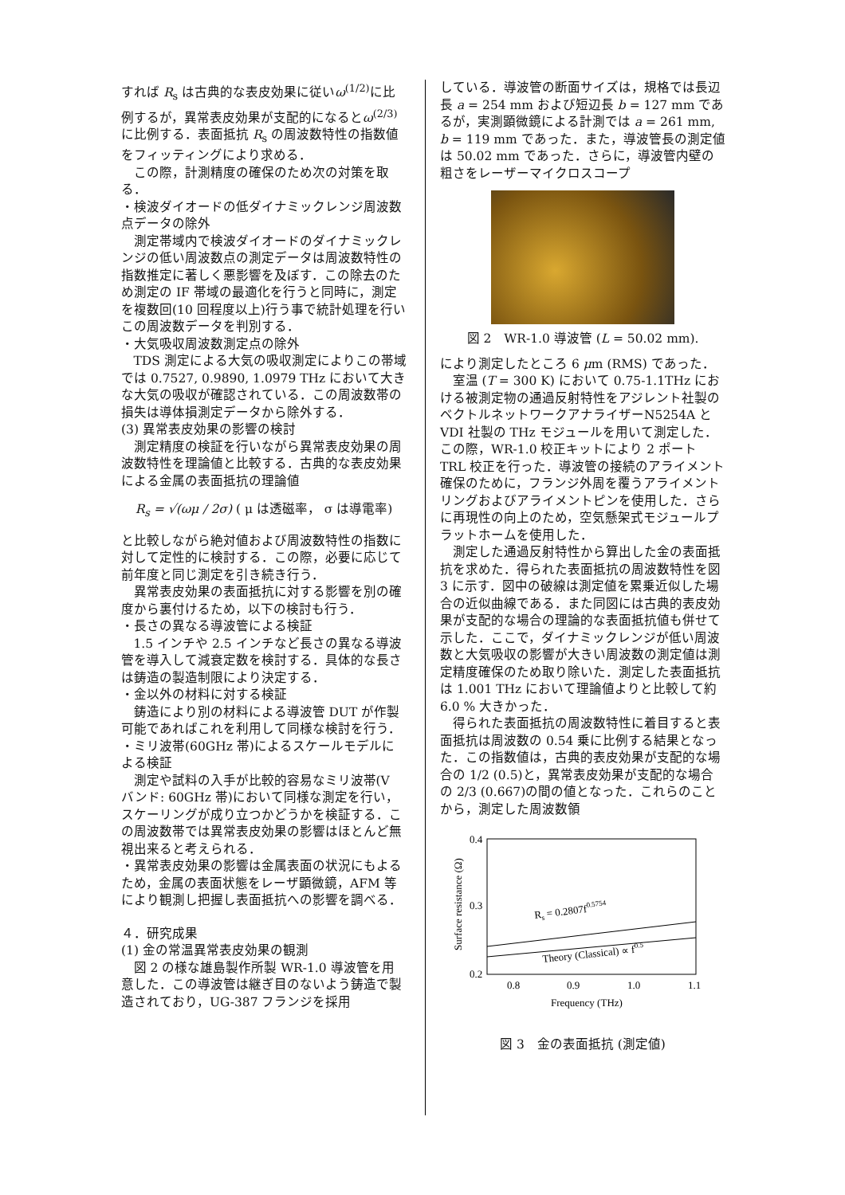すれば R<sub>s</sub> は古典的な表皮効果に従いω<sup>(1/2)</sup>に比例するが，異常表皮効果が支配的になるとω<sup>(2/3)</sup>に比例する．表面抵抗 R<sub>s</sub> の周波数特性の指数値をフィッティングにより求める．
この際，計測精度の確保のため次の対策を取る．
・検波ダイオードの低ダイナミックレンジ周波数点データの除外
測定帯域内で検波ダイオードのダイナミックレンジの低い周波数点の測定データは周波数特性の指数推定に著しく悪影響を及ぼす．この除去のため測定の IF 帯域の最適化を行うと同時に，測定を複数回(10 回程度以上)行う事で統計処理を行いこの周波数データを判別する．
・大気吸収周波数測定点の除外
TDS 測定による大気の吸収測定によりこの帯域では 0.7527, 0.9890, 1.0979 THz において大きな大気の吸収が確認されている．この周波数帯の損失は導体損測定データから除外する．
(3) 異常表皮効果の影響の検討
測定精度の検証を行いながら異常表皮効果の周波数特性を理論値と比較する．古典的な表皮効果による金属の表面抵抗の理論値
R<sub>s</sub> = √(ωμ / 2σ) ( μ は透磁率， σ は導電率)
と比較しながら絶対値および周波数特性の指数に対して定性的に検討する．この際，必要に応じて前年度と同じ測定を引き続き行う．
異常表皮効果の表面抵抗に対する影響を別の確度から裏付けるため，以下の検討も行う．
・長さの異なる導波管による検証
1.5 インチや 2.5 インチなど長さの異なる導波管を導入して減衰定数を検討する．具体的な長さは鋳造の製造制限により決定する．
・金以外の材料に対する検証
鋳造により別の材料による導波管 DUT が作製可能であればこれを利用して同様な検討を行う．
・ミリ波帯(60GHz 帯)によるスケールモデルによる検証
測定や試料の入手が比較的容易なミリ波帯(V バンド: 60GHz 帯)において同様な測定を行い，スケーリングが成り立つかどうかを検証する．この周波数帯では異常表皮効果の影響はほとんど無視出来ると考えられる．
・異常表皮効果の影響は金属表面の状況にもよるため，金属の表面状態をレーザ顕微鏡，AFM 等により観測し把握し表面抵抗への影響を調べる．
４．研究成果
(1) 金の常温異常表皮効果の観測
図 2 の様な雄島製作所製 WR-1.0 導波管を用意した．この導波管は継ぎ目のないよう鋳造で製造されており，UG-387 フランジを採用
している．導波管の断面サイズは，規格では長辺長 a = 254 mm および短辺長 b = 127 mm であるが，実測顕微鏡による計測では a = 261 mm, b = 119 mm であった．また，導波管長の測定値は 50.02 mm であった．さらに，導波管内壁の粗さをレーザーマイクロスコープ
図 2　WR-1.0 導波管 (L = 50.02 mm).
により測定したところ 6 μm (RMS) であった．
室温 (T = 300 K) において 0.75-1.1THz における被測定物の通過反射特性をアジレント社製のベクトルネットワークアナライザーN5254A と VDI 社製の THz モジュールを用いて測定した．この際，WR-1.0 校正キットにより 2 ポート TRL 校正を行った．導波管の接続のアライメント確保のために，フランジ外周を覆うアライメントリングおよびアライメントピンを使用した．さらに再現性の向上のため，空気懸架式モジュールプラットホームを使用した．
測定した通過反射特性から算出した金の表面抵抗を求めた．得られた表面抵抗の周波数特性を図 3 に示す．図中の破線は測定値を累乗近似した場合の近似曲線である．また同図には古典的表皮効果が支配的な場合の理論的な表面抵抗値も併せて示した．ここで，ダイナミックレンジが低い周波数と大気吸収の影響が大きい周波数の測定値は測定精度確保のため取り除いた．測定した表面抵抗は 1.001 THz において理論値よりと比較して約 6.0 % 大きかった．
得られた表面抵抗の周波数特性に着目すると表面抵抗は周波数の 0.54 乗に比例する結果となった．この指数値は，古典的表皮効果が支配的な場合の 1/2 (0.5)と，異常表皮効果が支配的な場合の 2/3 (0.667)の間の値となった．これらのことから，測定した周波数領
0.4
0.3
0.2
0.8
0.9
1.0
1.1
Frequency (THz)
Surface resistance (Ω)
Rs = 0.2807f0.5754
Theory (Classical) ∝ f0.5
図 3　金の表面抵抗 (測定値)